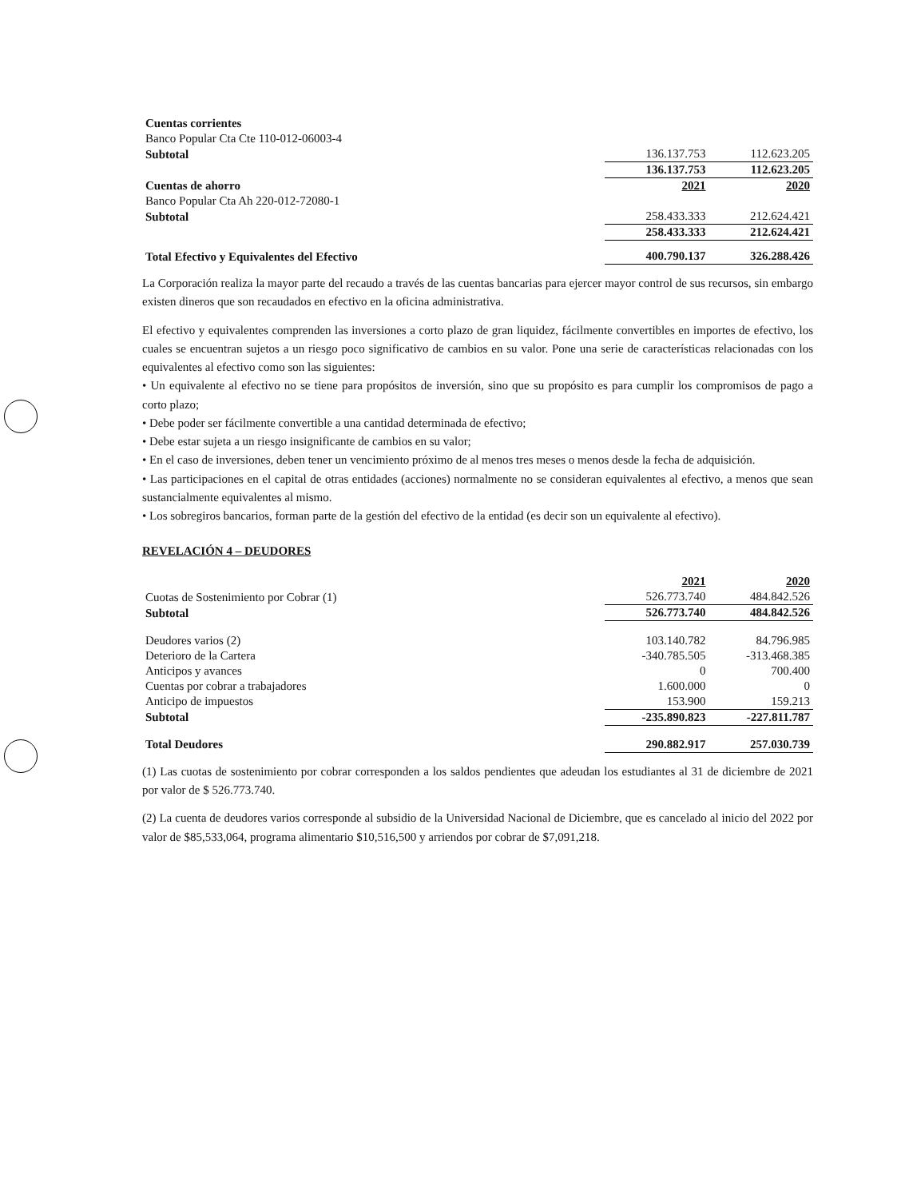| Cuentas corrientes | | |
| Banco Popular Cta Cte 110-012-06003-4 | | |
| Subtotal | 136.137.753 | 112.623.205 |
| | 136.137.753 | 112.623.205 |
| Cuentas de ahorro | 2021 | 2020 |
| Banco Popular Cta Ah 220-012-72080-1 | | |
| Subtotal | 258.433.333 | 212.624.421 |
| | 258.433.333 | 212.624.421 |
| Total Efectivo y Equivalentes del Efectivo | 400.790.137 | 326.288.426 |
La Corporación realiza la mayor parte del recaudo a través de las cuentas bancarias para ejercer mayor control de sus recursos, sin embargo existen dineros que son recaudados en efectivo en la oficina administrativa.
El efectivo y equivalentes comprenden las inversiones a corto plazo de gran liquidez, fácilmente convertibles en importes de efectivo, los cuales se encuentran sujetos a un riesgo poco significativo de cambios en su valor. Pone una serie de características relacionadas con los equivalentes al efectivo como son las siguientes:
• Un equivalente al efectivo no se tiene para propósitos de inversión, sino que su propósito es para cumplir los compromisos de pago a corto plazo;
• Debe poder ser fácilmente convertible a una cantidad determinada de efectivo;
• Debe estar sujeta a un riesgo insignificante de cambios en su valor;
• En el caso de inversiones, deben tener un vencimiento próximo de al menos tres meses o menos desde la fecha de adquisición.
• Las participaciones en el capital de otras entidades (acciones) normalmente no se consideran equivalentes al efectivo, a menos que sean sustancialmente equivalentes al mismo.
• Los sobregiros bancarios, forman parte de la gestión del efectivo de la entidad (es decir son un equivalente al efectivo).
REVELACIÓN 4 – DEUDORES
| | 2021 | 2020 |
| Cuotas de Sostenimiento por Cobrar (1) | 526.773.740 | 484.842.526 |
| Subtotal | 526.773.740 | 484.842.526 |
| Deudores varios (2) | 103.140.782 | 84.796.985 |
| Deterioro de la Cartera | -340.785.505 | -313.468.385 |
| Anticipos y avances | 0 | 700.400 |
| Cuentas por cobrar a trabajadores | 1.600.000 | 0 |
| Anticipo de impuestos | 153.900 | 159.213 |
| Subtotal | -235.890.823 | -227.811.787 |
| Total Deudores | 290.882.917 | 257.030.739 |
(1) Las cuotas de sostenimiento por cobrar corresponden a los saldos pendientes que adeudan los estudiantes al 31 de diciembre de 2021 por valor de $ 526.773.740.
(2) La cuenta de deudores varios corresponde al subsidio de la Universidad Nacional de Diciembre, que es cancelado al inicio del 2022 por valor de $85,533,064, programa alimentario $10,516,500 y arriendos por cobrar de $7,091,218.